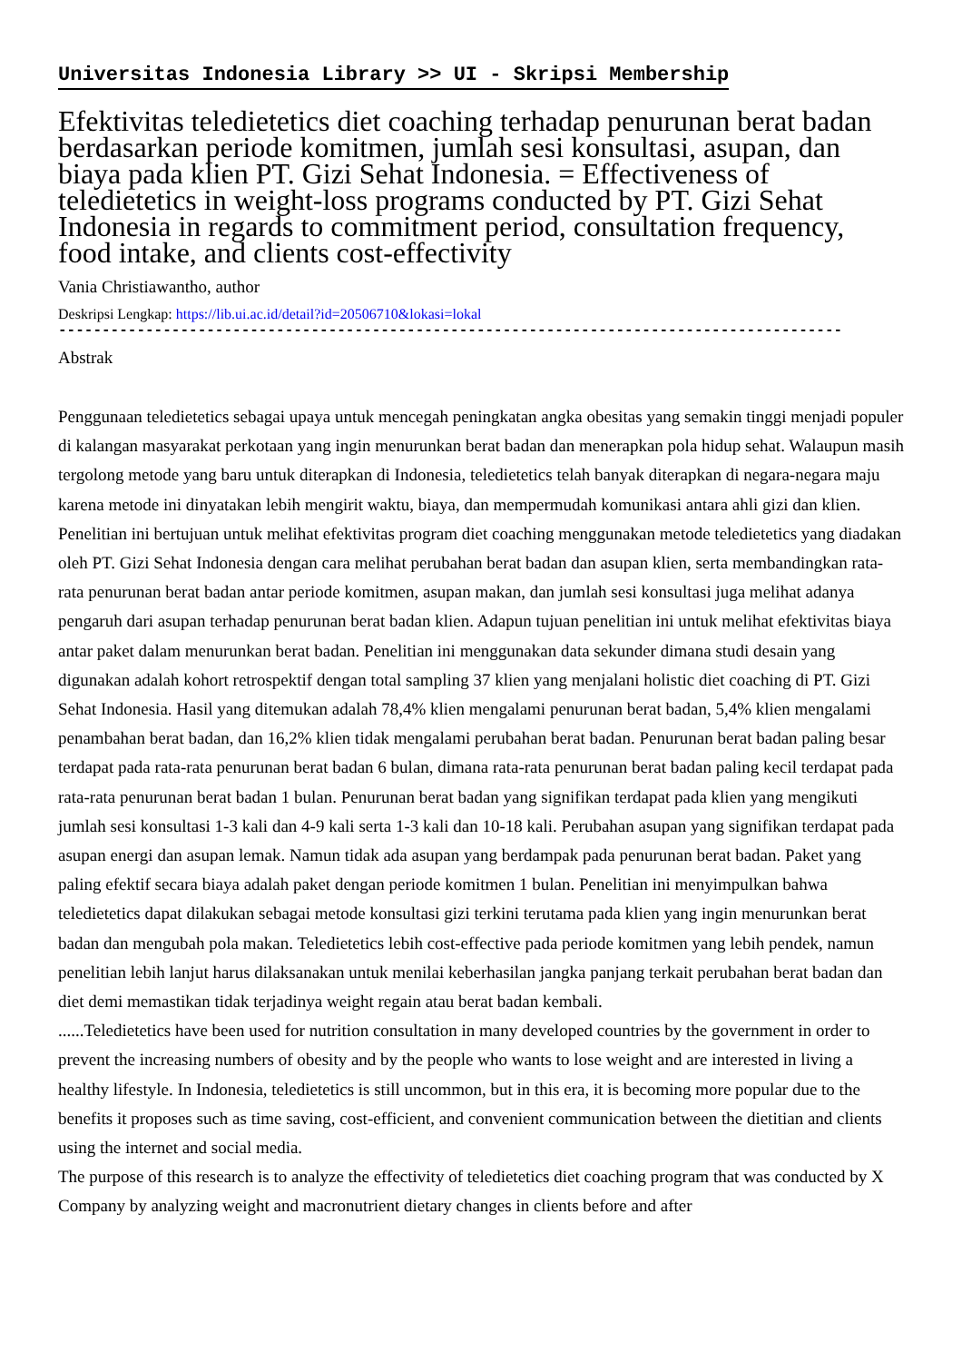Universitas Indonesia Library >> UI - Skripsi Membership
Efektivitas teledietetics diet coaching terhadap penurunan berat badan berdasarkan periode komitmen, jumlah sesi konsultasi, asupan, dan biaya pada klien PT. Gizi Sehat Indonesia. = Effectiveness of teledietetics in weight-loss programs conducted by PT. Gizi Sehat Indonesia in regards to commitment period, consultation frequency, food intake, and clients cost-effectivity
Vania Christiawantho, author
Deskripsi Lengkap: https://lib.ui.ac.id/detail?id=20506710&lokasi=lokal
------------------------------------------------------------------------------------------
Abstrak
Penggunaan teledietetics sebagai upaya untuk mencegah peningkatan angka obesitas yang semakin tinggi menjadi populer di kalangan masyarakat perkotaan yang ingin menurunkan berat badan dan menerapkan pola hidup sehat. Walaupun masih tergolong metode yang baru untuk diterapkan di Indonesia, teledietetics telah banyak diterapkan di negara-negara maju karena metode ini dinyatakan lebih mengirit waktu, biaya, dan mempermudah komunikasi antara ahli gizi dan klien. Penelitian ini bertujuan untuk melihat efektivitas program diet coaching menggunakan metode teledietetics yang diadakan oleh PT. Gizi Sehat Indonesia dengan cara melihat perubahan berat badan dan asupan klien, serta membandingkan rata-rata penurunan berat badan antar periode komitmen, asupan makan, dan jumlah sesi konsultasi juga melihat adanya pengaruh dari asupan terhadap penurunan berat badan klien. Adapun tujuan penelitian ini untuk melihat efektivitas biaya antar paket dalam menurunkan berat badan. Penelitian ini menggunakan data sekunder dimana studi desain yang digunakan adalah kohort retrospektif dengan total sampling 37 klien yang menjalani holistic diet coaching di PT. Gizi Sehat Indonesia. Hasil yang ditemukan adalah 78,4% klien mengalami penurunan berat badan, 5,4% klien mengalami penambahan berat badan, dan 16,2% klien tidak mengalami perubahan berat badan. Penurunan berat badan paling besar terdapat pada rata-rata penurunan berat badan 6 bulan, dimana rata-rata penurunan berat badan paling kecil terdapat pada rata-rata penurunan berat badan 1 bulan. Penurunan berat badan yang signifikan terdapat pada klien yang mengikuti jumlah sesi konsultasi 1-3 kali dan 4-9 kali serta 1-3 kali dan 10-18 kali. Perubahan asupan yang signifikan terdapat pada asupan energi dan asupan lemak. Namun tidak ada asupan yang berdampak pada penurunan berat badan. Paket yang paling efektif secara biaya adalah paket dengan periode komitmen 1 bulan. Penelitian ini menyimpulkan bahwa teledietetics dapat dilakukan sebagai metode konsultasi gizi terkini terutama pada klien yang ingin menurunkan berat badan dan mengubah pola makan. Teledietetics lebih cost-effective pada periode komitmen yang lebih pendek, namun penelitian lebih lanjut harus dilaksanakan untuk menilai keberhasilan jangka panjang terkait perubahan berat badan dan diet demi memastikan tidak terjadinya weight regain atau berat badan kembali.
......Teledietetics have been used for nutrition consultation in many developed countries by the government in order to prevent the increasing numbers of obesity and by the people who wants to lose weight and are interested in living a healthy lifestyle. In Indonesia, teledietetics is still uncommon, but in this era, it is becoming more popular due to the benefits it proposes such as time saving, cost-efficient, and convenient communication between the dietitian and clients using the internet and social media.
The purpose of this research is to analyze the effectivity of teledietetics diet coaching program that was conducted by X Company by analyzing weight and macronutrient dietary changes in clients before and after